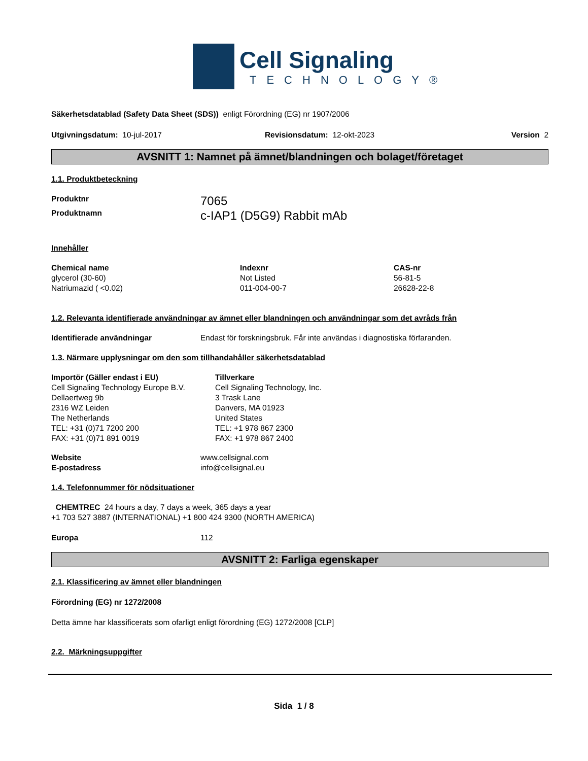Cell Signaling
TECHNOLOGY®
Säkerhetsdatablad (Safety Data Sheet (SDS)) enligt Förordning (EG) nr 1907/2006
| Utgivningsdatum: 10-jul-2017 | Revisionsdatum: 12-okt-2023 | Version 2 |
AVSNITT 1: Namnet på ämnet/blandningen och bolaget/företaget
1.1. Produktbeteckning
| Produktnr | 7065 |
| Produktnamn | c-IAP1 (D5G9) Rabbit mAb |
Innehåller
| Chemical name | Indexnr | CAS-nr |
| glycerol (30-60) | Not Listed | 56-81-5 |
| Natriumazid ( <0.02) | 011-004-00-7 | 26628-22-8 |
1.2. Relevanta identifierade användningar av ämnet eller blandningen och användningar som det avråds från
| Identifierade användningar | Endast för forskningsbruk. Får inte användas i diagnostiska förfaranden. |
1.3. Närmare upplysningar om den som tillhandahåller säkerhetsdatablad
| Importör (Gäller endast i EU) Cell Signaling Technology Europe B.V. Dellaertweg 9b 2316 WZ Leiden The Netherlands TEL: +31 (0)71 7200 200 FAX: +31 (0)71 891 0019 | Tillverkare Cell Signaling Technology, Inc. 3 Trask Lane Danvers, MA 01923 United States TEL: +1 978 867 2300 FAX: +1 978 867 2400 |
| Website | www.cellsignal.com |
| E-postadress | info@cellsignal.eu |
1.4. Telefonnummer för nödsituationer
CHEMTREC 24 hours a day, 7 days a week, 365 days a year
+1 703 527 3887 (INTERNATIONAL) +1 800 424 9300 (NORTH AMERICA)
| Europa | 112 |
AVSNITT 2: Farliga egenskaper
2.1. Klassificering av ämnet eller blandningen
Förordning (EG) nr 1272/2008
Detta ämne har klassificerats som ofarligt enligt förordning (EG) 1272/2008 [CLP]
2.2. Märkningsuppgifter
Sida 1 / 8